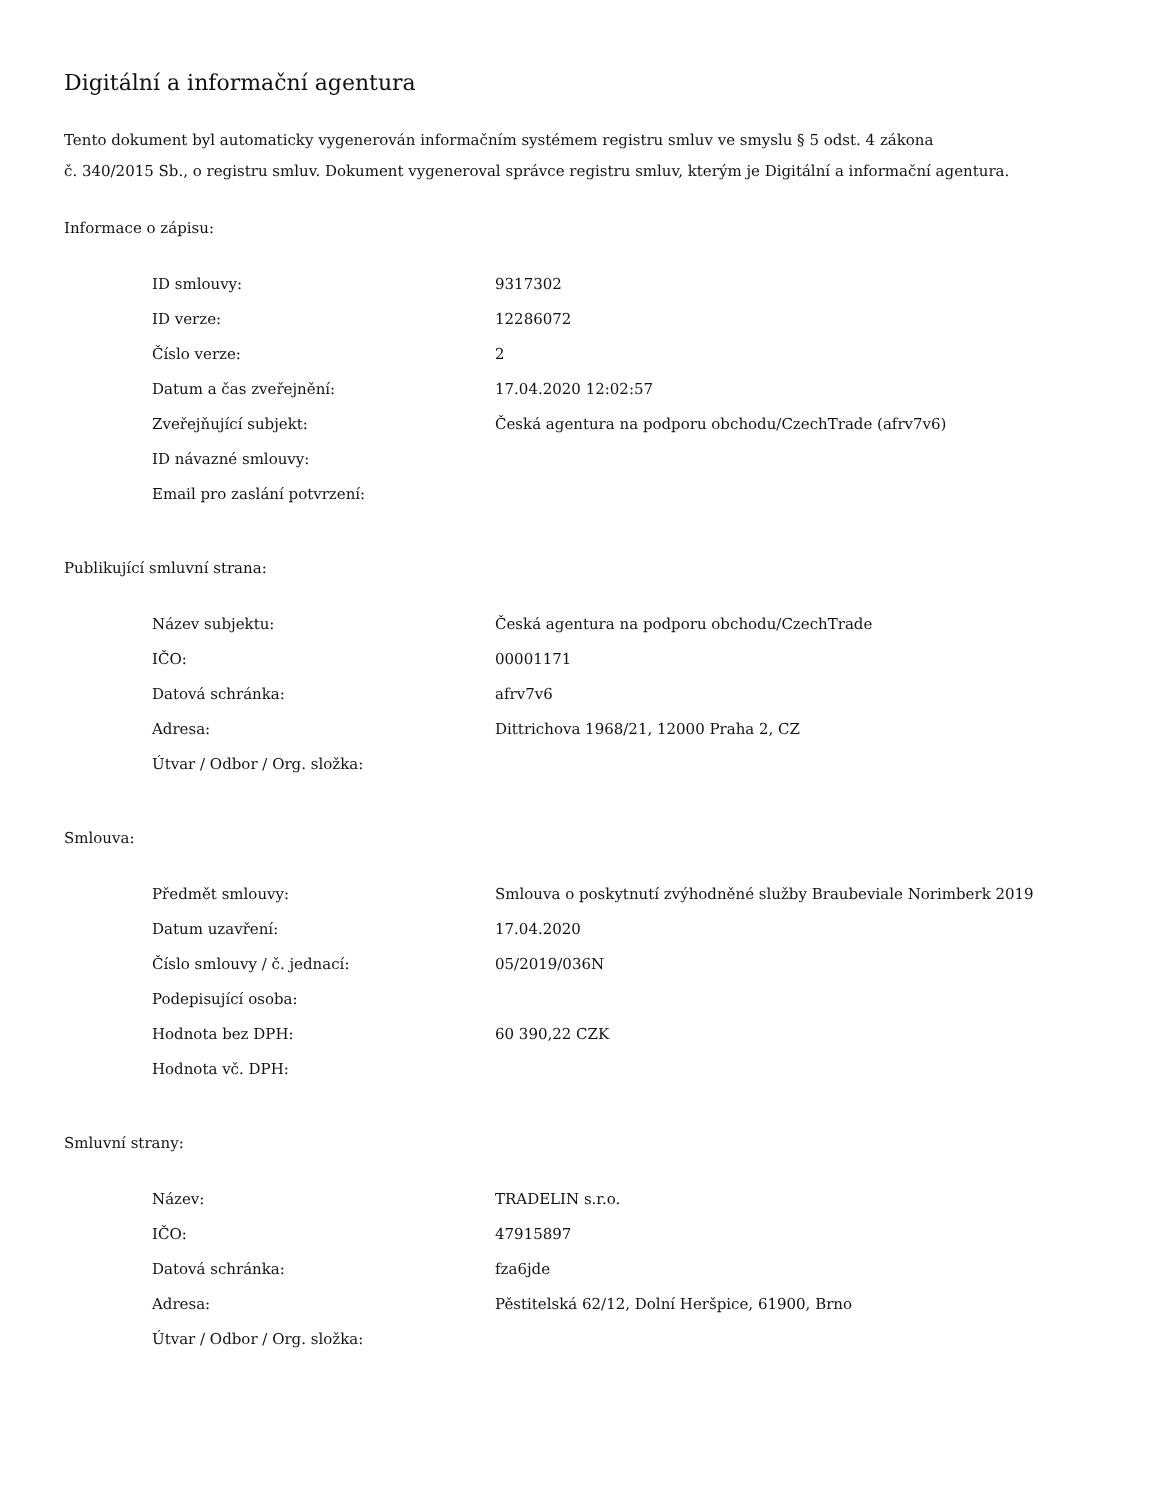Digitální a informační agentura
Tento dokument byl automaticky vygenerován informačním systémem registru smluv ve smyslu § 5 odst. 4 zákona
č. 340/2015 Sb., o registru smluv. Dokument vygeneroval správce registru smluv, kterým je Digitální a informační agentura.
Informace o zápisu:
| ID smlouvy: | 9317302 |
| ID verze: | 12286072 |
| Číslo verze: | 2 |
| Datum a čas zveřejnění: | 17.04.2020 12:02:57 |
| Zveřejňující subjekt: | Česká agentura na podporu obchodu/CzechTrade (afrv7v6) |
| ID návazné smlouvy: | |
| Email pro zaslání potvrzení: | |
Publikující smluvní strana:
| Název subjektu: | Česká agentura na podporu obchodu/CzechTrade |
| IČO: | 00001171 |
| Datová schránka: | afrv7v6 |
| Adresa: | Dittrichova 1968/21, 12000 Praha 2, CZ |
| Útvar / Odbor / Org. složka: | |
Smlouva:
| Předmět smlouvy: | Smlouva o poskytnutí zvýhodněné služby Braubeviale Norimberk 2019 |
| Datum uzavření: | 17.04.2020 |
| Číslo smlouvy / č. jednací: | 05/2019/036N |
| Podepisující osoba: | |
| Hodnota bez DPH: | 60 390,22 CZK |
| Hodnota vč. DPH: | |
Smluvní strany:
| Název: | TRADELIN s.r.o. |
| IČO: | 47915897 |
| Datová schránka: | fza6jde |
| Adresa: | Pěstitelská 62/12, Dolní Heršpice, 61900, Brno |
| Útvar / Odbor / Org. složka: | |